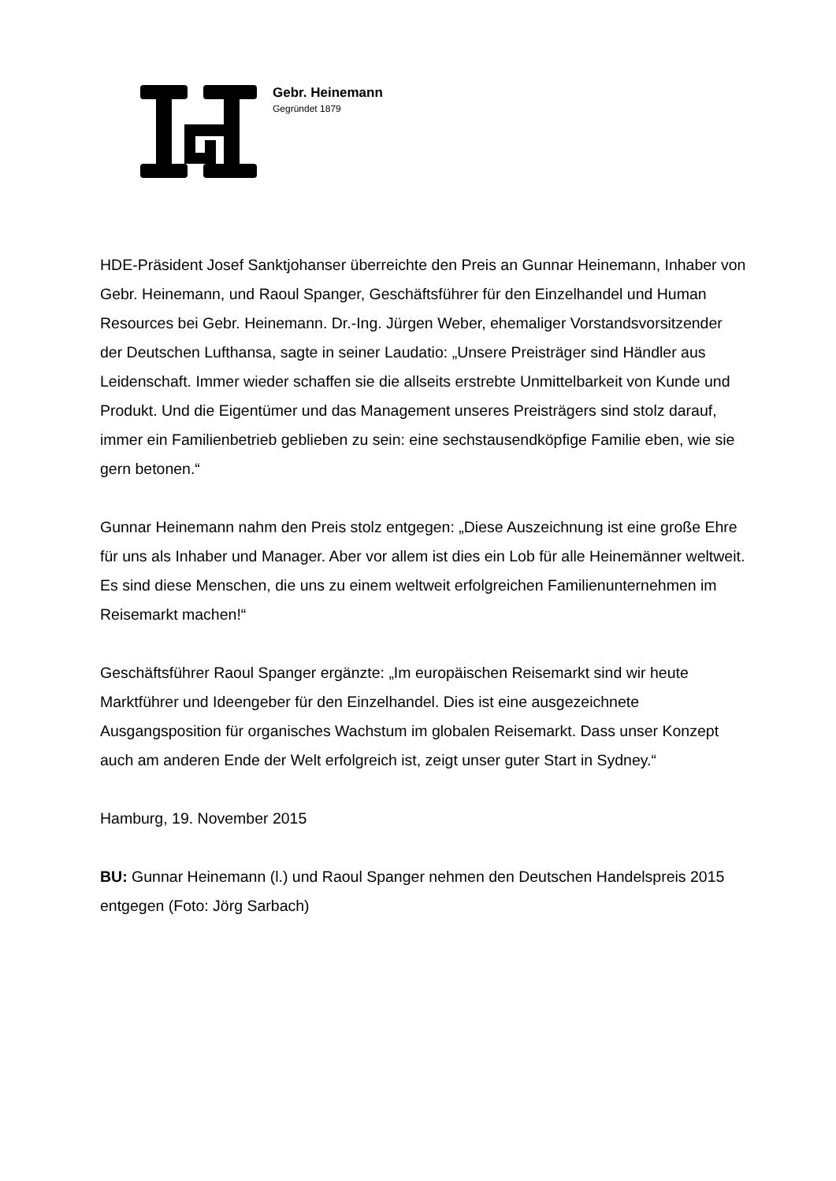Gebr. Heinemann
Gegründet 1879
HDE-Präsident Josef Sanktjohanser überreichte den Preis an Gunnar Heinemann, Inhaber von Gebr. Heinemann, und Raoul Spanger, Geschäftsführer für den Einzelhandel und Human Resources bei Gebr. Heinemann. Dr.-Ing. Jürgen Weber, ehemaliger Vorstandsvorsitzender der Deutschen Lufthansa, sagte in seiner Laudatio: „Unsere Preisträger sind Händler aus Leidenschaft. Immer wieder schaffen sie die allseits erstrebte Unmittelbarkeit von Kunde und Produkt. Und die Eigentümer und das Management unseres Preisträgers sind stolz darauf, immer ein Familienbetrieb geblieben zu sein: eine sechstausendköpfige Familie eben, wie sie gern betonen.“
Gunnar Heinemann nahm den Preis stolz entgegen: „Diese Auszeichnung ist eine große Ehre für uns als Inhaber und Manager. Aber vor allem ist dies ein Lob für alle Heinemänner weltweit. Es sind diese Menschen, die uns zu einem weltweit erfolgreichen Familienunternehmen im Reisemarkt machen!“
Geschäftsführer Raoul Spanger ergänzte: „Im europäischen Reisemarkt sind wir heute Marktführer und Ideengeber für den Einzelhandel. Dies ist eine ausgezeichnete Ausgangsposition für organisches Wachstum im globalen Reisemarkt. Dass unser Konzept auch am anderen Ende der Welt erfolgreich ist, zeigt unser guter Start in Sydney.“
Hamburg, 19. November 2015
BU: Gunnar Heinemann (l.) und Raoul Spanger nehmen den Deutschen Handelspreis 2015 entgegen (Foto: Jörg Sarbach)